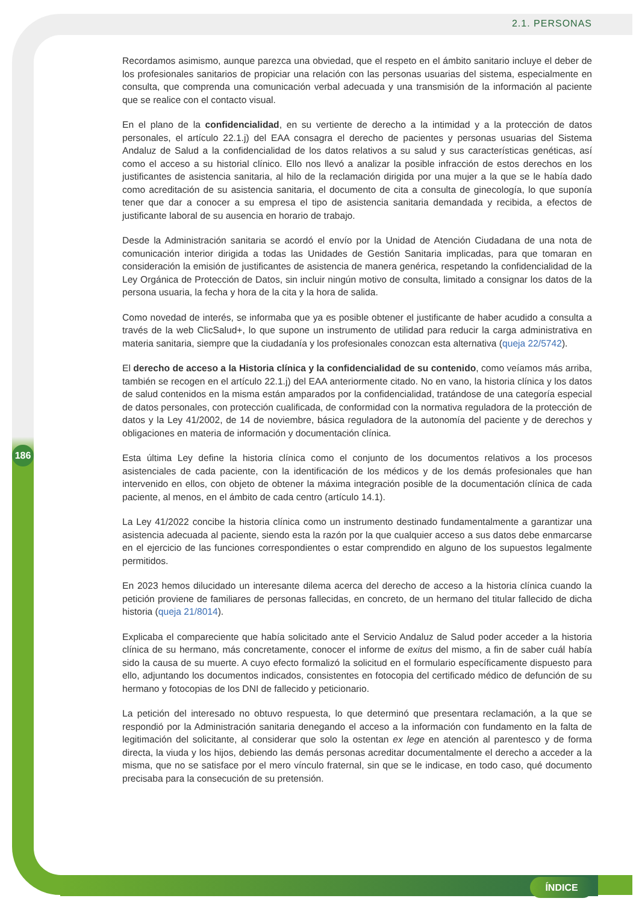2.1. PERSONAS
Recordamos asimismo, aunque parezca una obviedad, que el respeto en el ámbito sanitario incluye el deber de los profesionales sanitarios de propiciar una relación con las personas usuarias del sistema, especialmente en consulta, que comprenda una comunicación verbal adecuada y una transmisión de la información al paciente que se realice con el contacto visual.
En el plano de la confidencialidad, en su vertiente de derecho a la intimidad y a la protección de datos personales, el artículo 22.1.j) del EAA consagra el derecho de pacientes y personas usuarias del Sistema Andaluz de Salud a la confidencialidad de los datos relativos a su salud y sus características genéticas, así como el acceso a su historial clínico. Ello nos llevó a analizar la posible infracción de estos derechos en los justificantes de asistencia sanitaria, al hilo de la reclamación dirigida por una mujer a la que se le había dado como acreditación de su asistencia sanitaria, el documento de cita a consulta de ginecología, lo que suponía tener que dar a conocer a su empresa el tipo de asistencia sanitaria demandada y recibida, a efectos de justificante laboral de su ausencia en horario de trabajo.
Desde la Administración sanitaria se acordó el envío por la Unidad de Atención Ciudadana de una nota de comunicación interior dirigida a todas las Unidades de Gestión Sanitaria implicadas, para que tomaran en consideración la emisión de justificantes de asistencia de manera genérica, respetando la confidencialidad de la Ley Orgánica de Protección de Datos, sin incluir ningún motivo de consulta, limitado a consignar los datos de la persona usuaria, la fecha y hora de la cita y la hora de salida.
Como novedad de interés, se informaba que ya es posible obtener el justificante de haber acudido a consulta a través de la web ClicSalud+, lo que supone un instrumento de utilidad para reducir la carga administrativa en materia sanitaria, siempre que la ciudadanía y los profesionales conozcan esta alternativa (queja 22/5742).
El derecho de acceso a la Historia clínica y la confidencialidad de su contenido, como veíamos más arriba, también se recogen en el artículo 22.1.j) del EAA anteriormente citado. No en vano, la historia clínica y los datos de salud contenidos en la misma están amparados por la confidencialidad, tratándose de una categoría especial de datos personales, con protección cualificada, de conformidad con la normativa reguladora de la protección de datos y la Ley 41/2002, de 14 de noviembre, básica reguladora de la autonomía del paciente y de derechos y obligaciones en materia de información y documentación clínica.
Esta última Ley define la historia clínica como el conjunto de los documentos relativos a los procesos asistenciales de cada paciente, con la identificación de los médicos y de los demás profesionales que han intervenido en ellos, con objeto de obtener la máxima integración posible de la documentación clínica de cada paciente, al menos, en el ámbito de cada centro (artículo 14.1).
La Ley 41/2022 concibe la historia clínica como un instrumento destinado fundamentalmente a garantizar una asistencia adecuada al paciente, siendo esta la razón por la que cualquier acceso a sus datos debe enmarcarse en el ejercicio de las funciones correspondientes o estar comprendido en alguno de los supuestos legalmente permitidos.
En 2023 hemos dilucidado un interesante dilema acerca del derecho de acceso a la historia clínica cuando la petición proviene de familiares de personas fallecidas, en concreto, de un hermano del titular fallecido de dicha historia (queja 21/8014).
Explicaba el compareciente que había solicitado ante el Servicio Andaluz de Salud poder acceder a la historia clínica de su hermano, más concretamente, conocer el informe de exitus del mismo, a fin de saber cuál había sido la causa de su muerte. A cuyo efecto formalizó la solicitud en el formulario específicamente dispuesto para ello, adjuntando los documentos indicados, consistentes en fotocopia del certificado médico de defunción de su hermano y fotocopias de los DNI de fallecido y peticionario.
La petición del interesado no obtuvo respuesta, lo que determinó que presentara reclamación, a la que se respondió por la Administración sanitaria denegando el acceso a la información con fundamento en la falta de legitimación del solicitante, al considerar que solo la ostentan ex lege en atención al parentesco y de forma directa, la viuda y los hijos, debiendo las demás personas acreditar documentalmente el derecho a acceder a la misma, que no se satisface por el mero vínculo fraternal, sin que se le indicase, en todo caso, qué documento precisaba para la consecución de su pretensión.
186
ÍNDICE